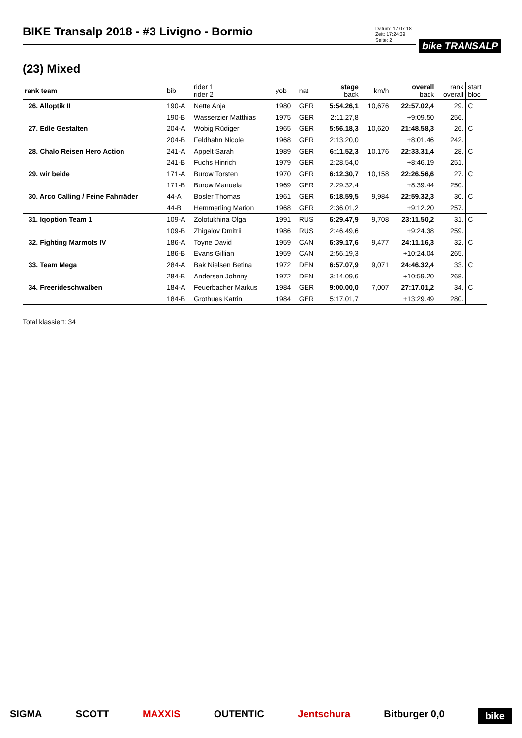BIKE Transalp 2018 - #3 Livigno - Bormio
Datum: 17.07.18
Zeit: 17:24:39
Seite: 2
bike TRANSALP
(23) Mixed
| rank team | bib | rider 1 rider 2 | yob | nat | stage back | km/h | overall back | rank overall | start bloc |
| --- | --- | --- | --- | --- | --- | --- | --- | --- | --- |
| 26. Alloptik II | 190-A | Nette Anja | 1980 | GER | 5:54.26,1 | 10,676 | 22:57.02,4 | 29. | C |
| | 190-B | Wasserzier Matthias | 1975 | GER | 2:11.27,8 | | +9:09.50 | 256. | |
| 27. Edle Gestalten | 204-A | Wobig Rüdiger | 1965 | GER | 5:56.18,3 | 10,620 | 21:48.58,3 | 26. | C |
| | 204-B | Feldhahn Nicole | 1968 | GER | 2:13.20,0 | | +8:01.46 | 242. | |
| 28. Chalo Reisen Hero Action | 241-A | Appelt Sarah | 1989 | GER | 6:11.52,3 | 10,176 | 22:33.31,4 | 28. | C |
| | 241-B | Fuchs Hinrich | 1979 | GER | 2:28.54,0 | | +8:46.19 | 251. | |
| 29. wir beide | 171-A | Burow Torsten | 1970 | GER | 6:12.30,7 | 10,158 | 22:26.56,6 | 27. | C |
| | 171-B | Burow Manuela | 1969 | GER | 2:29.32,4 | | +8:39.44 | 250. | |
| 30. Arco Calling / Feine Fahrräder | 44-A | Bosler Thomas | 1961 | GER | 6:18.59,5 | 9,984 | 22:59.32,3 | 30. | C |
| | 44-B | Hemmerling Marion | 1968 | GER | 2:36.01,2 | | +9:12.20 | 257. | |
| 31. Iqoption Team 1 | 109-A | Zolotukhina Olga | 1991 | RUS | 6:29.47,9 | 9,708 | 23:11.50,2 | 31. | C |
| | 109-B | Zhigalov Dmitrii | 1986 | RUS | 2:46.49,6 | | +9:24.38 | 259. | |
| 32. Fighting Marmots IV | 186-A | Toyne David | 1959 | CAN | 6:39.17,6 | 9,477 | 24:11.16,3 | 32. | C |
| | 186-B | Evans Gillian | 1959 | CAN | 2:56.19,3 | | +10:24.04 | 265. | |
| 33. Team Mega | 284-A | Bak Nielsen Betina | 1972 | DEN | 6:57.07,9 | 9,071 | 24:46.32,4 | 33. | C |
| | 284-B | Andersen Johnny | 1972 | DEN | 3:14.09,6 | | +10:59.20 | 268. | |
| 34. Freerideschwalben | 184-A | Feuerbacher Markus | 1984 | GER | 9:00.00,0 | 7,007 | 27:17.01,2 | 34. | C |
| | 184-B | Grothues Katrin | 1984 | GER | 5:17.01,7 | | +13:29.49 | 280. | |
Total klassiert: 34
SIGMA SCOTT MAXXIS OUTENTIC Jentschura Bitburger 0,0 bike